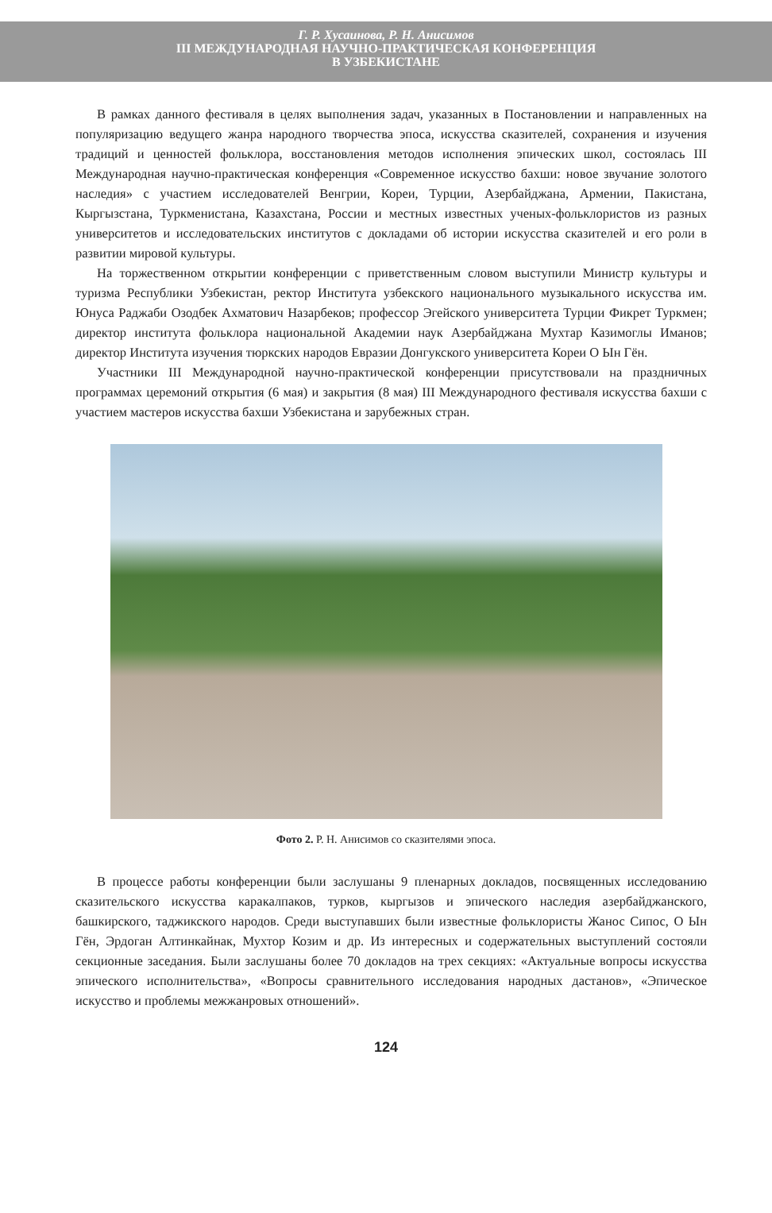Г. Р. Хусаинова, Р. Н. Анисимов
III МЕЖДУНАРОДНАЯ НАУЧНО-ПРАКТИЧЕСКАЯ КОНФЕРЕНЦИЯ
В УЗБЕКИСТАНЕ
В рамках данного фестиваля в целях выполнения задач, указанных в Постановлении и направленных на популяризацию ведущего жанра народного творчества эпоса, искусства сказителей, сохранения и изучения традиций и ценностей фольклора, восстановления методов исполнения эпических школ, состоялась III Международная научно-практическая конференция «Современное искусство бахши: новое звучание золотого наследия» с участием исследователей Венгрии, Кореи, Турции, Азербайджана, Армении, Пакистана, Кыргызстана, Туркменистана, Казахстана, России и местных известных ученых-фольклористов из разных университетов и исследовательских институтов с докладами об истории искусства сказителей и его роли в развитии мировой культуры.
На торжественном открытии конференции с приветственным словом выступили Министр культуры и туризма Республики Узбекистан, ректор Института узбекского национального музыкального искусства им. Юнуса Раджаби Озодбек Ахматович Назарбеков; профессор Эгейского университета Турции Фикрет Туркмен; директор института фольклора национальной Академии наук Азербайджана Мухтар Казимоглы Иманов; директор Института изучения тюркских народов Евразии Донгукского университета Кореи О Ын Гён.
Участники III Международной научно-практической конференции присутствовали на праздничных программах церемоний открытия (6 мая) и закрытия (8 мая) III Международного фестиваля искусства бахши с участием мастеров искусства бахши Узбекистана и зарубежных стран.
Фото 2. Р. Н. Анисимов со сказителями эпоса.
В процессе работы конференции были заслушаны 9 пленарных докладов, посвященных исследованию сказительского искусства каракалпаков, турков, кыргызов и эпического наследия азербайджанского, башкирского, таджикского народов. Среди выступавших были известные фольклористы Жанос Сипос, О Ын Гён, Эрдоган Алтинкайнак, Мухтор Козим и др. Из интересных и содержательных выступлений состояли секционные заседания. Были заслушаны более 70 докладов на трех секциях: «Актуальные вопросы искусства эпического исполнительства», «Вопросы сравнительного исследования народных дастанов», «Эпическое искусство и проблемы межжанровых отношений».
124